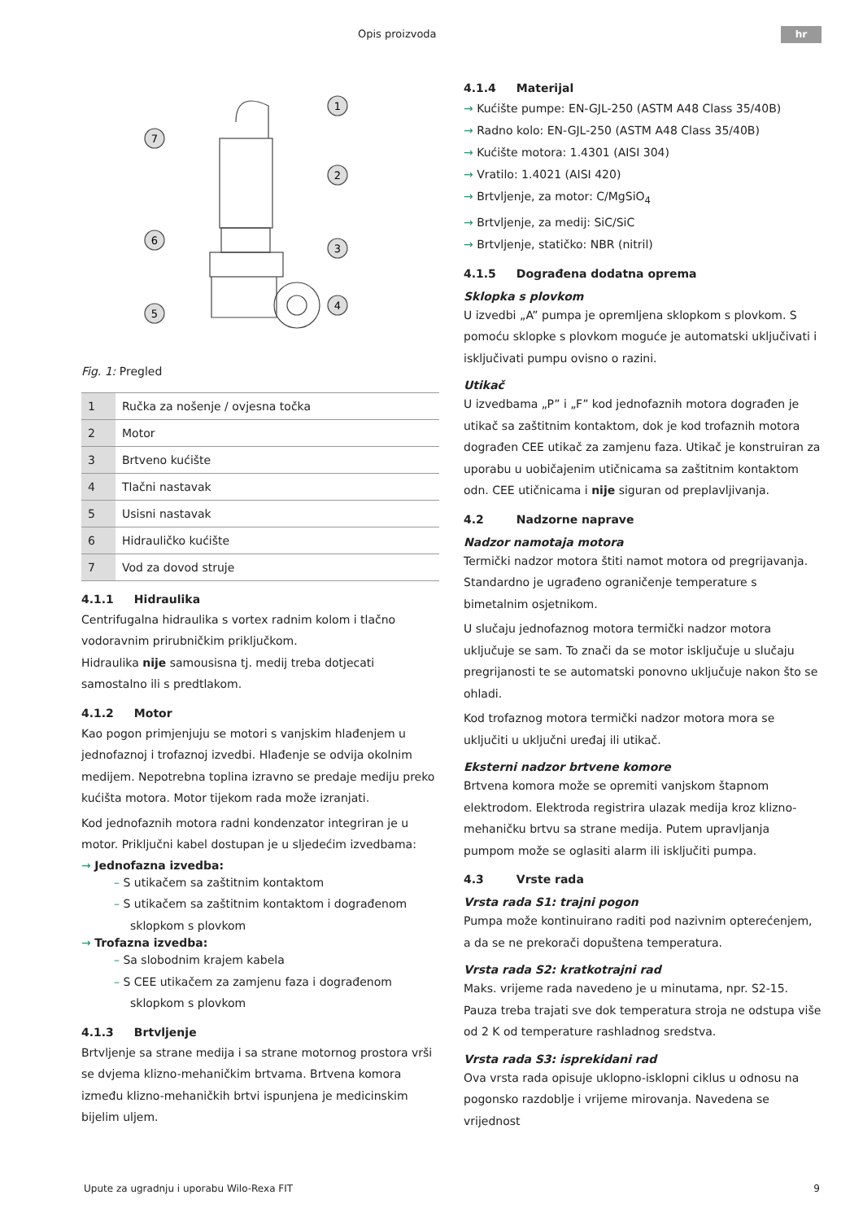Opis proizvoda hr
1
2
3
4
5
6
7
Fig. 1: Pregled
| 1 | Ručka za nošenje / ovjesna točka |
| 2 | Motor |
| 3 | Brtveno kućište |
| 4 | Tlačni nastavak |
| 5 | Usisni nastavak |
| 6 | Hidrauličko kućište |
| 7 | Vod za dovod struje |
4.1.1 Hidraulika
Centrifugalna hidraulika s vortex radnim kolom i tlačno vodoravnim prirubničkim priključkom.
Hidraulika nije samousisna tj. medij treba dotjecati samostalno ili s predtlakom.
4.1.2 Motor
Kao pogon primjenjuju se motori s vanjskim hlađenjem u jednofaznoj i trofaznoj izvedbi. Hlađenje se odvija okolnim medijem. Nepotrebna toplina izravno se predaje mediju preko kućišta motora. Motor tijekom rada može izranjati.
Kod jednofaznih motora radni kondenzator integriran je u motor. Priključni kabel dostupan je u sljedećim izvedbama:
→ Jednofazna izvedba:
– S utikačem sa zaštitnim kontaktom
– S utikačem sa zaštitnim kontaktom i dograđenom sklopkom s plovkom
→ Trofazna izvedba:
– Sa slobodnim krajem kabela
– S CEE utikačem za zamjenu faza i dograđenom sklopkom s plovkom
4.1.3 Brtvljenje
Brtvljenje sa strane medija i sa strane motornog prostora vrši se dvjema klizno-mehaničkim brtvama. Brtvena komora između klizno-mehaničkih brtvi ispunjena je medicinskim bijelim uljem.
4.1.4 Materijal
→ Kućište pumpe: EN-GJL-250 (ASTM A48 Class 35/40B)
→ Radno kolo: EN-GJL-250 (ASTM A48 Class 35/40B)
→ Kućište motora: 1.4301 (AISI 304)
→ Vratilo: 1.4021 (AISI 420)
→ Brtvljenje, za motor: C/MgSiO<sub>4</sub>
→ Brtvljenje, za medij: SiC/SiC
→ Brtvljenje, statičko: NBR (nitril)
4.1.5 Dograđena dodatna oprema
Sklopka s plovkom
U izvedbi „A” pumpa je opremljena sklopkom s plovkom. S pomoću sklopke s plovkom moguće je automatski uključivati i isključivati pumpu ovisno o razini.
Utikač
U izvedbama „P” i „F” kod jednofaznih motora dograđen je utikač sa zaštitnim kontaktom, dok je kod trofaznih motora dograđen CEE utikač za zamjenu faza. Utikač je konstruiran za uporabu u uobičajenim utičnicama sa zaštitnim kontaktom odn. CEE utičnicama i nije siguran od preplavljivanja.
4.2 Nadzorne naprave
Nadzor namotaja motora
Termički nadzor motora štiti namot motora od pregrijavanja. Standardno je ugrađeno ograničenje temperature s bimetalnim osjetnikom.
U slučaju jednofaznog motora termički nadzor motora uključuje se sam. To znači da se motor isključuje u slučaju pregrijanosti te se automatski ponovno uključuje nakon što se ohladi.
Kod trofaznog motora termički nadzor motora mora se uključiti u uključni uređaj ili utikač.
Eksterni nadzor brtvene komore
Brtvena komora može se opremiti vanjskom štapnom elektrodom. Elektroda registrira ulazak medija kroz klizno-mehaničku brtvu sa strane medija. Putem upravljanja pumpom može se oglasiti alarm ili isključiti pumpa.
4.3 Vrste rada
Vrsta rada S1: trajni pogon
Pumpa može kontinuirano raditi pod nazivnim opterećenjem, a da se ne prekorači dopuštena temperatura.
Vrsta rada S2: kratkotrajni rad
Maks. vrijeme rada navedeno je u minutama, npr. S2-15. Pauza treba trajati sve dok temperatura stroja ne odstupa više od 2 K od temperature rashladnog sredstva.
Vrsta rada S3: isprekidani rad
Ova vrsta rada opisuje uklopno-isklopni ciklus u odnosu na pogonsko razdoblje i vrijeme mirovanja. Navedena se vrijednost
Upute za ugradnju i uporabu Wilo-Rexa FIT 9